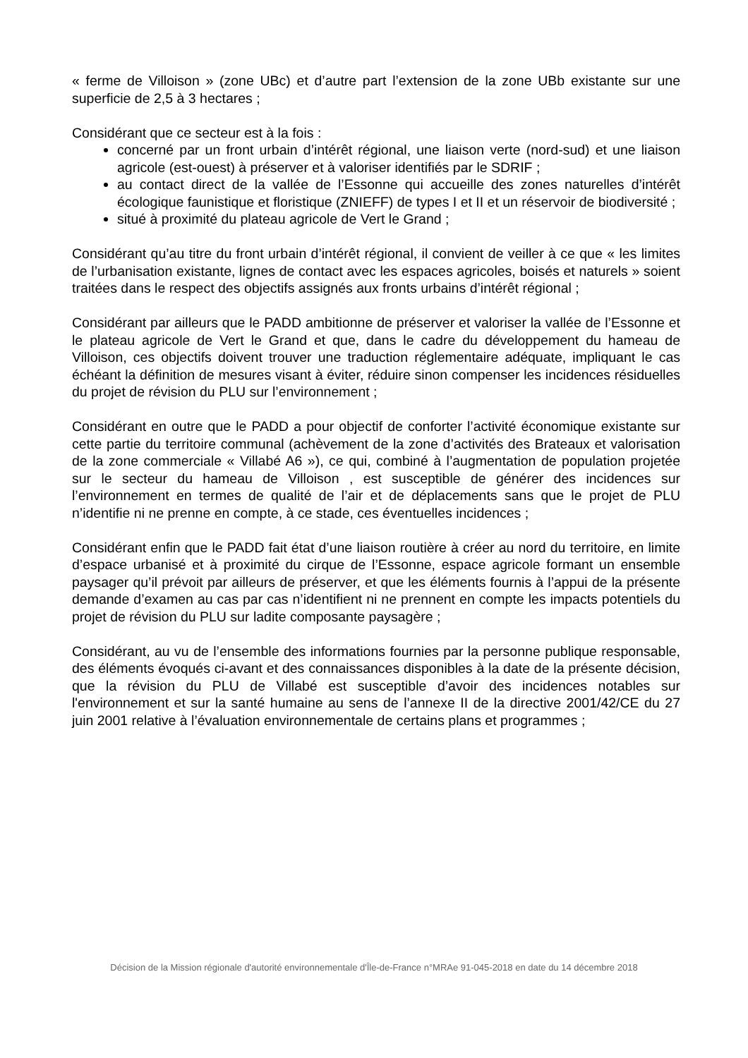« ferme de Villoison » (zone UBc) et d’autre part l’extension de la zone UBb existante sur une superficie de 2,5 à 3 hectares ;
Considérant que ce secteur est à la fois :
concerné par un front urbain d’intérêt régional, une liaison verte (nord-sud) et une liaison agricole (est-ouest) à préserver et à valoriser identifiés par le SDRIF ;
au contact direct de la vallée de l’Essonne qui accueille des zones naturelles d’intérêt écologique faunistique et floristique (ZNIEFF) de types I et II et un réservoir de biodiversité ;
situé à proximité du plateau agricole de Vert le Grand ;
Considérant qu’au titre du front urbain d’intérêt régional, il convient de veiller à ce que « les limites de l’urbanisation existante, lignes de contact avec les espaces agricoles, boisés et naturels » soient traitées dans le respect des objectifs assignés aux fronts urbains d’intérêt régional ;
Considérant par ailleurs que le PADD ambitionne de préserver et valoriser la vallée de l’Essonne et le plateau agricole de Vert le Grand et que, dans le cadre du développement du hameau de Villoison, ces objectifs doivent trouver une traduction réglementaire adéquate, impliquant le cas échéant la définition de mesures visant à éviter, réduire sinon compenser les incidences résiduelles du projet de révision du PLU sur l’environnement ;
Considérant en outre que le PADD a pour objectif de conforter l’activité économique existante sur cette partie du territoire communal (achèvement de la zone d’activités des Brateaux et valorisation de la zone commerciale « Villabé A6 »), ce qui, combiné à l’augmentation de population projetée sur le secteur du hameau de Villoison , est susceptible de générer des incidences sur l’environnement en termes de qualité de l’air et de déplacements sans que le projet de PLU n’identifie ni ne prenne en compte, à ce stade, ces éventuelles incidences ;
Considérant enfin que le PADD fait état d’une liaison routière à créer au nord du territoire, en limite d’espace urbanisé et à proximité du cirque de l’Essonne, espace agricole formant un ensemble paysager qu’il prévoit par ailleurs de préserver, et que les éléments fournis à l’appui de la présente demande d’examen au cas par cas n’identifient ni ne prennent en compte les impacts potentiels du projet de révision du PLU sur ladite composante paysagère ;
Considérant, au vu de l’ensemble des informations fournies par la personne publique responsable, des éléments évoqués ci-avant et des connaissances disponibles à la date de la présente décision, que la révision du PLU de Villabé est susceptible d’avoir des incidences notables sur l'environnement et sur la santé humaine au sens de l’annexe II de la directive 2001/42/CE du 27 juin 2001 relative à l’évaluation environnementale de certains plans et programmes ;
Décision de la Mission régionale d'autorité environnementale d'Île-de-France n°MRAe 91-045-2018 en date du 14 décembre 2018